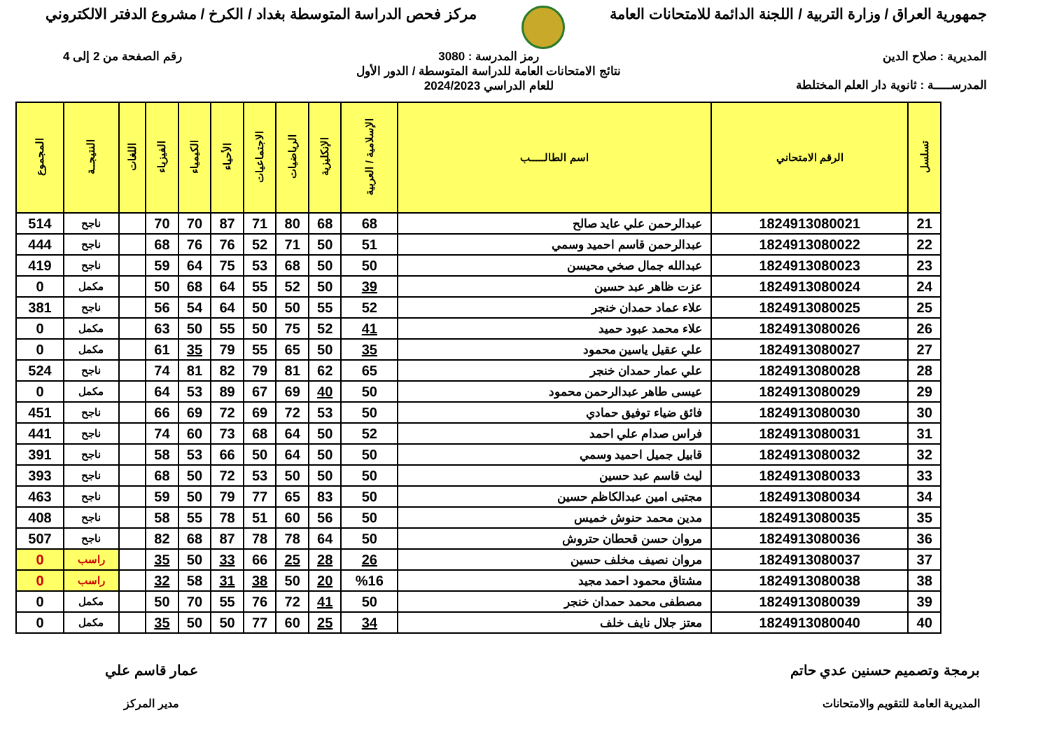جمهورية العراق / وزارة التربية / اللجنة الدائمة للامتحانات العامة
مركز فحص الدراسة المتوسطة بغداد / الكرخ / مشروع الدفتر الالكتروني
المديرية : صلاح الدين
المدرســـــة : ثانوية دار العلم المختلطة
رمز المدرسة : 3080
نتائج الامتحانات العامة للدراسة المتوسطة / الدور الأول
للعام الدراسي 2024/2023
رقم الصفحة من 2 إلى 4
| تسلسل | الرقم الامتحاني | اسم الطالـــــب | الإسلامية / العربية | الإنكليزية | الرياضيات | الاجتماعيات | الأحياء | الكيمياء | الفيزياء | اللغات | النتيجــة | المجموع |
| --- | --- | --- | --- | --- | --- | --- | --- | --- | --- | --- | --- | --- |
| 21 | 1824913080021 | عبدالرحمن علي عايد صالح | 68 | 68 | 80 | 71 | 87 | 70 | 70 | | ناجح | 514 |
| 22 | 1824913080022 | عبدالرحمن قاسم احميد وسمي | 51 | 50 | 71 | 52 | 76 | 76 | 68 | | ناجح | 444 |
| 23 | 1824913080023 | عبدالله جمال صخي محيسن | 50 | 50 | 68 | 53 | 75 | 64 | 59 | | ناجح | 419 |
| 24 | 1824913080024 | عزت ظاهر عبد حسين | 39 | 50 | 52 | 55 | 64 | 68 | 50 | | مكمل | 0 |
| 25 | 1824913080025 | علاء عماد حمدان خنجر | 52 | 55 | 50 | 50 | 64 | 54 | 56 | | ناجح | 381 |
| 26 | 1824913080026 | علاء محمد عبود حميد | 41 | 52 | 75 | 50 | 55 | 50 | 63 | | مكمل | 0 |
| 27 | 1824913080027 | علي عقيل ياسين محمود | 35 | 50 | 65 | 55 | 79 | 35 | 61 | | مكمل | 0 |
| 28 | 1824913080028 | علي عمار حمدان خنجر | 65 | 62 | 81 | 79 | 82 | 81 | 74 | | ناجح | 524 |
| 29 | 1824913080029 | عيسى طاهر عبدالرحمن محمود | 50 | 40 | 69 | 67 | 89 | 53 | 64 | | مكمل | 0 |
| 30 | 1824913080030 | فائق ضياء توفيق حمادي | 50 | 53 | 72 | 69 | 72 | 69 | 66 | | ناجح | 451 |
| 31 | 1824913080031 | فراس صدام علي احمد | 52 | 50 | 64 | 68 | 73 | 60 | 74 | | ناجح | 441 |
| 32 | 1824913080032 | قابيل جميل احميد وسمي | 50 | 50 | 64 | 50 | 66 | 53 | 58 | | ناجح | 391 |
| 33 | 1824913080033 | ليث قاسم عبد حسين | 50 | 50 | 50 | 53 | 72 | 50 | 68 | | ناجح | 393 |
| 34 | 1824913080034 | مجتبى امين عبدالكاظم حسين | 50 | 83 | 65 | 77 | 79 | 50 | 59 | | ناجح | 463 |
| 35 | 1824913080035 | مدين محمد حنوش خميس | 50 | 56 | 60 | 51 | 78 | 55 | 58 | | ناجح | 408 |
| 36 | 1824913080036 | مروان حسن قحطان حتروش | 50 | 64 | 78 | 78 | 87 | 68 | 82 | | ناجح | 507 |
| 37 | 1824913080037 | مروان نصيف مخلف حسين | 26 | 28 | 25 | 66 | 33 | 50 | 35 | | راسب | 0 |
| 38 | 1824913080038 | مشتاق محمود احمد مجيد | %16 | 20 | 50 | 38 | 31 | 58 | 32 | | راسب | 0 |
| 39 | 1824913080039 | مصطفى محمد حمدان خنجر | 50 | 41 | 72 | 76 | 55 | 70 | 50 | | مكمل | 0 |
| 40 | 1824913080040 | معتز جلال نايف خلف | 34 | 25 | 60 | 77 | 50 | 50 | 35 | | مكمل | 0 |
برمجة وتصميم حسنين عدي حاتم
المديرية العامة للتقويم والامتحانات
عمار قاسم علي
مدير المركز